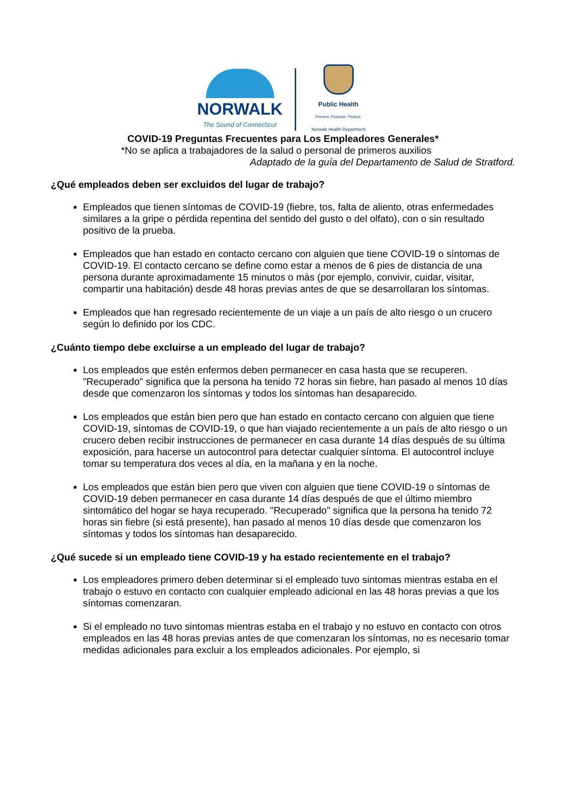NORWALK
The Sound of Connecticut
Public Health
Prevent. Promote. Protect.
Norwalk Health Department
COVID-19 Preguntas Frecuentes para Los Empleadores Generales*
*No se aplica a trabajadores de la salud o personal de primeros auxilios
Adaptado de la guía del Departamento de Salud de Stratford.
¿Qué empleados deben ser excluidos del lugar de trabajo?
Empleados que tienen síntomas de COVID-19 (fiebre, tos, falta de aliento, otras enfermedades similares a la gripe o pérdida repentina del sentido del gusto o del olfato), con o sin resultado positivo de la prueba.
Empleados que han estado en contacto cercano con alguien que tiene COVID-19 o síntomas de COVID-19. El contacto cercano se define como estar a menos de 6 pies de distancia de una persona durante aproximadamente 15 minutos o más (por ejemplo, convivir, cuidar, visitar, compartir una habitación) desde 48 horas previas antes de que se desarrollaran los síntomas.
Empleados que han regresado recientemente de un viaje a un país de alto riesgo o un crucero según lo definido por los CDC.
¿Cuánto tiempo debe excluirse a un empleado del lugar de trabajo?
Los empleados que estén enfermos deben permanecer en casa hasta que se recuperen. "Recuperado" significa que la persona ha tenido 72 horas sin fiebre, han pasado al menos 10 días desde que comenzaron los síntomas y todos los síntomas han desaparecido.
Los empleados que están bien pero que han estado en contacto cercano con alguien que tiene COVID-19, síntomas de COVID-19, o que han viajado recientemente a un país de alto riesgo o un crucero deben recibir instrucciones de permanecer en casa durante 14 días después de su última exposición, para hacerse un autocontrol para detectar cualquier síntoma. El autocontrol incluye tomar su temperatura dos veces al día, en la mañana y en la noche.
Los empleados que están bien pero que viven con alguien que tiene COVID-19 o síntomas de COVID-19 deben permanecer en casa durante 14 días después de que el último miembro sintomático del hogar se haya recuperado. "Recuperado" significa que la persona ha tenido 72 horas sin fiebre (si está presente), han pasado al menos 10 días desde que comenzaron los síntomas y todos los síntomas han desaparecido.
¿Qué sucede si un empleado tiene COVID-19 y ha estado recientemente en el trabajo?
Los empleadores primero deben determinar si el empleado tuvo sintomas mientras estaba en el trabajo o estuvo en contacto con cualquier empleado adicional en las 48 horas previas a que los síntomas comenzaran.
Si el empleado no tuvo sintomas mientras estaba en el trabajo y no estuvo en contacto con otros empleados en las 48 horas previas antes de que comenzaran los síntomas, no es necesario tomar medidas adicionales para excluir a los empleados adicionales. Por ejemplo, si